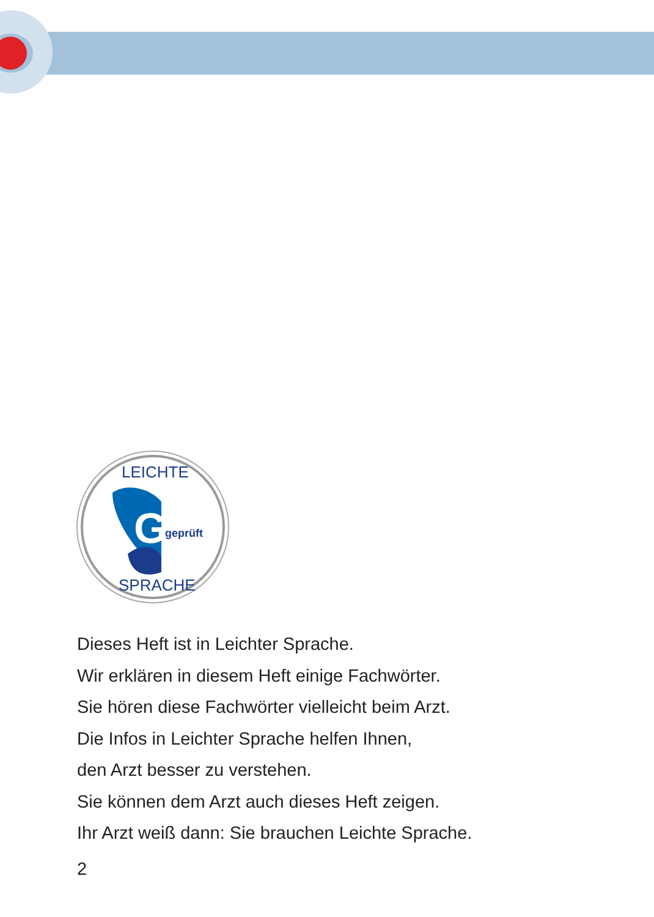G
geprüft
LEICHTE
SPRACHE
Dieses Heft ist in Leichter Sprache.
Wir erklären in diesem Heft einige Fachwörter.
Sie hören diese Fachwörter vielleicht beim Arzt.
Die Infos in Leichter Sprache helfen Ihnen,
den Arzt besser zu verstehen.
Sie können dem Arzt auch dieses Heft zeigen.
Ihr Arzt weiß dann: Sie brauchen Leichte Sprache.
2